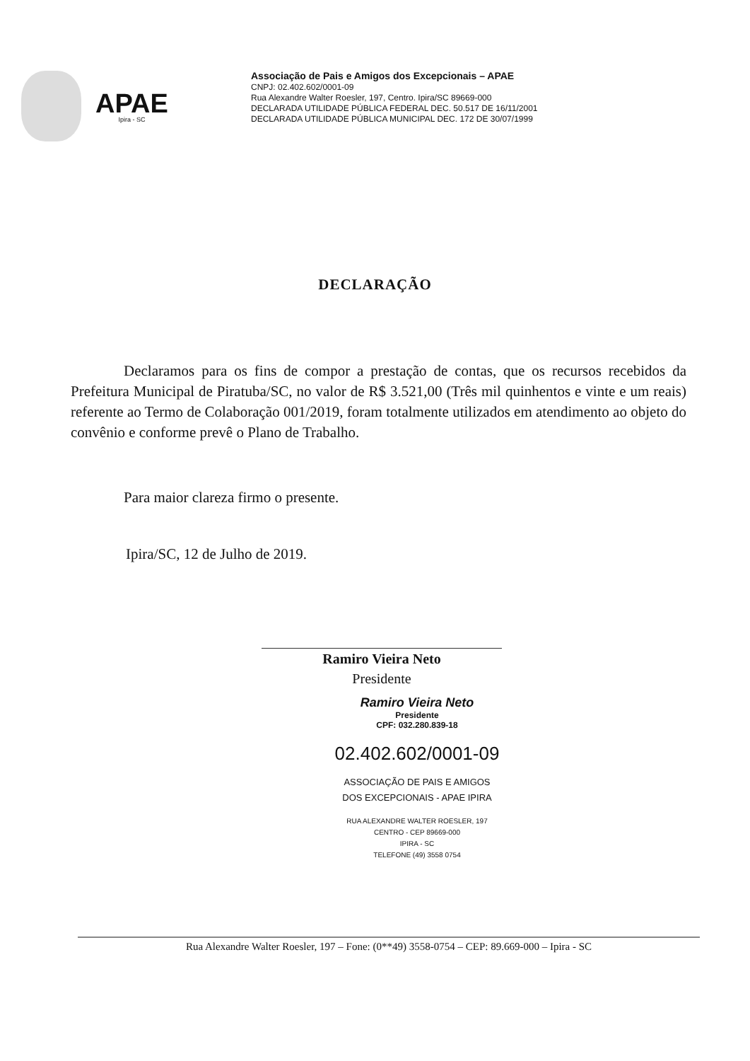APAE
Ipira - SC
Associação de Pais e Amigos dos Excepcionais – APAE
CNPJ: 02.402.602/0001-09
Rua Alexandre Walter Roesler, 197, Centro. Ipira/SC 89669-000
DECLARADA UTILIDADE PÚBLICA FEDERAL DEC. 50.517 DE 16/11/2001
DECLARADA UTILIDADE PÚBLICA MUNICIPAL DEC. 172 DE 30/07/1999
DECLARAÇÃO
Declaramos para os fins de compor a prestação de contas, que os recursos recebidos da Prefeitura Municipal de Piratuba/SC, no valor de R$ 3.521,00 (Três mil quinhentos e vinte e um reais) referente ao Termo de Colaboração 001/2019, foram totalmente utilizados em atendimento ao objeto do convênio e conforme prevê o Plano de Trabalho.
Para maior clareza firmo o presente.
Ipira/SC, 12 de Julho de 2019.
Ramiro Vieira Neto
Presidente
Ramiro Vieira Neto
Presidente
CPF: 032.280.839-18
02.402.602/0001-09
ASSOCIAÇÃO DE PAIS E AMIGOS
DOS EXCEPCIONAIS - APAE IPIRA
RUA ALEXANDRE WALTER ROESLER, 197
CENTRO - CEP 89669-000
IPIRA - SC
TELEFONE (49) 3558 0754
Rua Alexandre Walter Roesler, 197 – Fone: (0**49) 3558-0754 – CEP: 89.669-000 – Ipira - SC